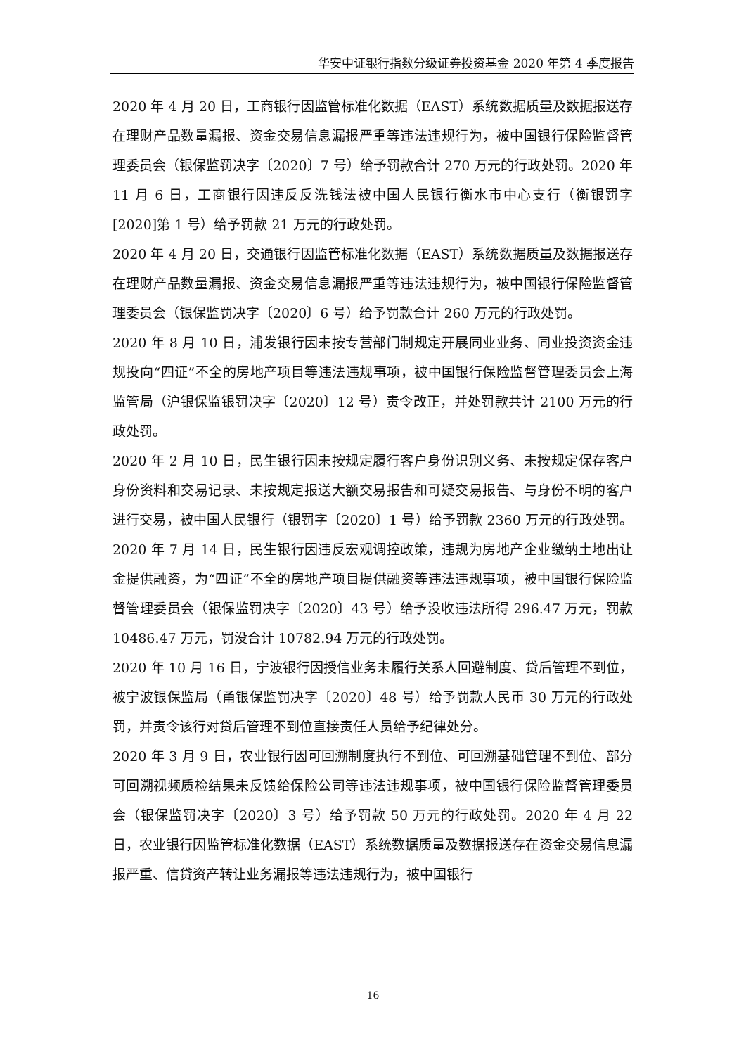华安中证银行指数分级证券投资基金 2020 年第 4 季度报告
2020 年 4 月 20 日，工商银行因监管标准化数据（EAST）系统数据质量及数据报送存在理财产品数量漏报、资金交易信息漏报严重等违法违规行为，被中国银行保险监督管理委员会（银保监罚决字〔2020〕7 号）给予罚款合计 270 万元的行政处罚。2020 年 11 月 6 日，工商银行因违反反洗钱法被中国人民银行衡水市中心支行（衡银罚字[2020]第 1 号）给予罚款 21 万元的行政处罚。
2020 年 4 月 20 日，交通银行因监管标准化数据（EAST）系统数据质量及数据报送存在理财产品数量漏报、资金交易信息漏报严重等违法违规行为，被中国银行保险监督管理委员会（银保监罚决字〔2020〕6 号）给予罚款合计 260 万元的行政处罚。
2020 年 8 月 10 日，浦发银行因未按专营部门制规定开展同业业务、同业投资资金违规投向“四证”不全的房地产项目等违法违规事项，被中国银行保险监督管理委员会上海监管局（沪银保监银罚决字〔2020〕12 号）责令改正，并处罚款共计 2100 万元的行政处罚。
2020 年 2 月 10 日，民生银行因未按规定履行客户身份识别义务、未按规定保存客户身份资料和交易记录、未按规定报送大额交易报告和可疑交易报告、与身份不明的客户进行交易，被中国人民银行（银罚字〔2020〕1 号）给予罚款 2360 万元的行政处罚。2020 年 7 月 14 日，民生银行因违反宏观调控政策，违规为房地产企业缴纳土地出让金提供融资，为“四证”不全的房地产项目提供融资等违法违规事项，被中国银行保险监督管理委员会（银保监罚决字〔2020〕43 号）给予没收违法所得 296.47 万元，罚款 10486.47 万元，罚没合计 10782.94 万元的行政处罚。
2020 年 10 月 16 日，宁波银行因授信业务未履行关系人回避制度、贷后管理不到位，被宁波银保监局（甬银保监罚决字〔2020〕48 号）给予罚款人民币 30 万元的行政处罚，并责令该行对贷后管理不到位直接责任人员给予纪律处分。
2020 年 3 月 9 日，农业银行因可回溯制度执行不到位、可回溯基础管理不到位、部分可回溯视频质检结果未反馈给保险公司等违法违规事项，被中国银行保险监督管理委员会（银保监罚决字〔2020〕3 号）给予罚款 50 万元的行政处罚。2020 年 4 月 22 日，农业银行因监管标准化数据（EAST）系统数据质量及数据报送存在资金交易信息漏报严重、信贷资产转让业务漏报等违法违规行为，被中国银行
16